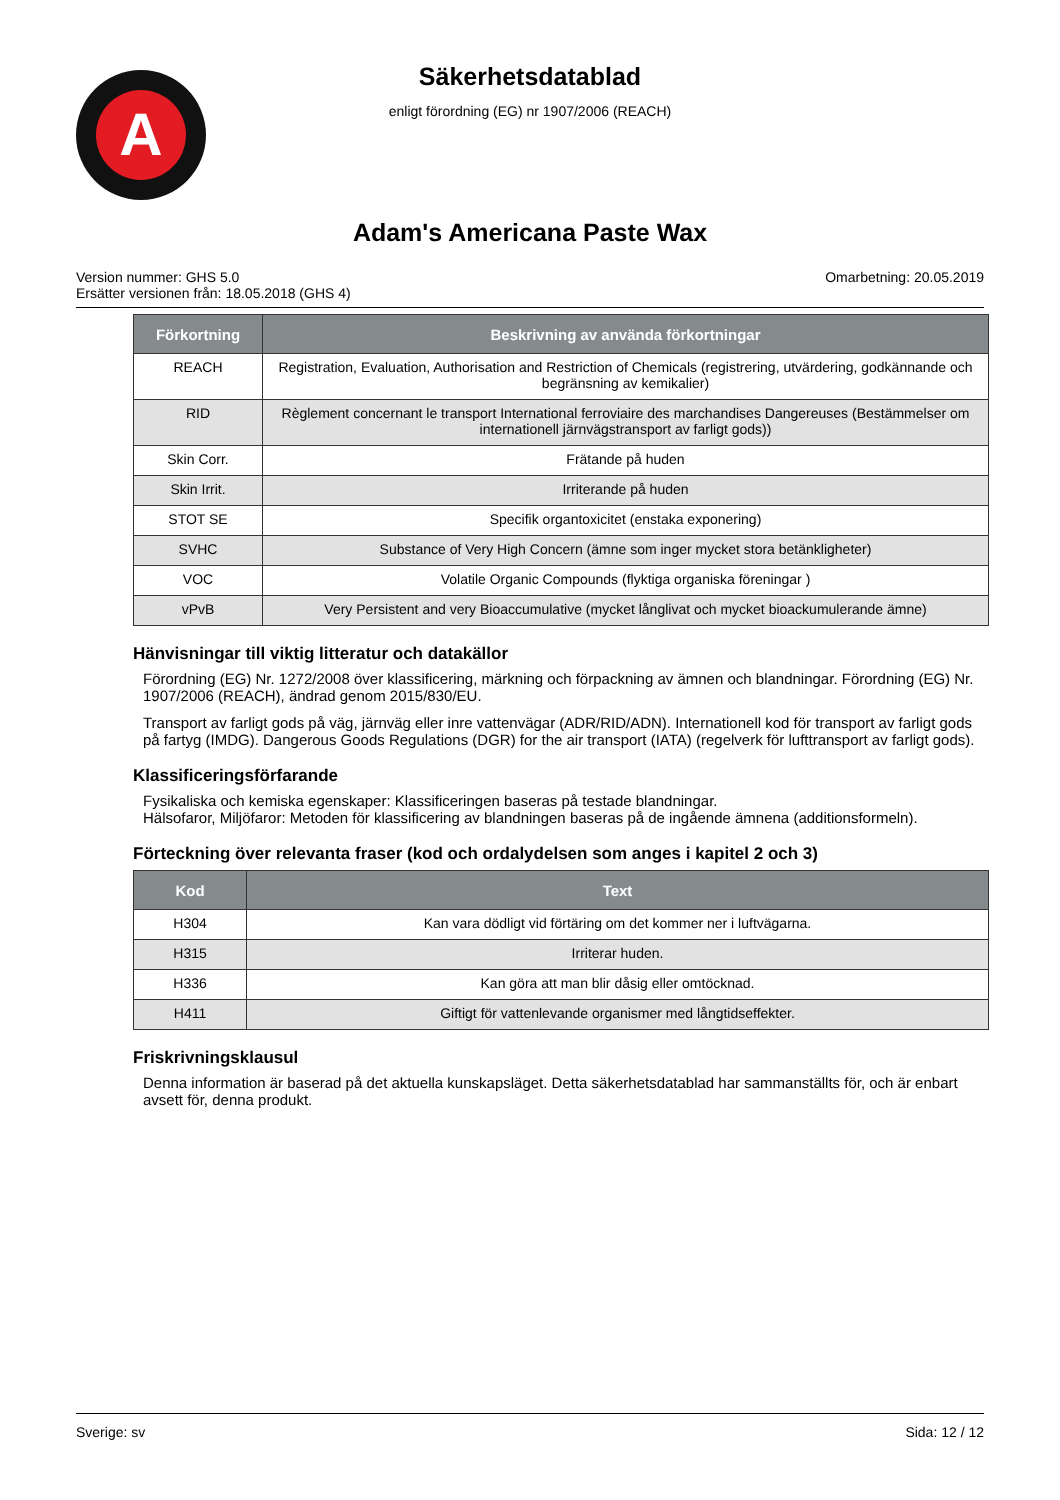A
Säkerhetsdatablad
enligt förordning (EG) nr 1907/2006 (REACH)
Adam's Americana Paste Wax
Version nummer: GHS 5.0
Ersätter versionen från: 18.05.2018 (GHS 4)
Omarbetning: 20.05.2019
| Förkortning | Beskrivning av använda förkortningar |
| --- | --- |
| REACH | Registration, Evaluation, Authorisation and Restriction of Chemicals (registrering, utvärdering, godkännande och begränsning av kemikalier) |
| RID | Règlement concernant le transport International ferroviaire des marchandises Dangereuses (Bestämmelser om internationell järnvägstransport av farligt gods)) |
| Skin Corr. | Frätande på huden |
| Skin Irrit. | Irriterande på huden |
| STOT SE | Specifik organtoxicitet (enstaka exponering) |
| SVHC | Substance of Very High Concern (ämne som inger mycket stora betänkligheter) |
| VOC | Volatile Organic Compounds (flyktiga organiska föreningar ) |
| vPvB | Very Persistent and very Bioaccumulative (mycket långlivat och mycket bioackumulerande ämne) |
Hänvisningar till viktig litteratur och datakällor
Förordning (EG) Nr. 1272/2008 över klassificering, märkning och förpackning av ämnen och blandningar. Förordning (EG) Nr. 1907/2006 (REACH), ändrad genom 2015/830/EU.
Transport av farligt gods på väg, järnväg eller inre vattenvägar (ADR/RID/ADN). Internationell kod för transport av farligt gods på fartyg (IMDG). Dangerous Goods Regulations (DGR) for the air transport (IATA) (regelverk för lufttransport av farligt gods).
Klassificeringsförfarande
Fysikaliska och kemiska egenskaper: Klassificeringen baseras på testade blandningar.
Hälsofaror, Miljöfaror: Metoden för klassificering av blandningen baseras på de ingående ämnena (additionsformeln).
Förteckning över relevanta fraser (kod och ordalydelsen som anges i kapitel 2 och 3)
| Kod | Text |
| --- | --- |
| H304 | Kan vara dödligt vid förtäring om det kommer ner i luftvägarna. |
| H315 | Irriterar huden. |
| H336 | Kan göra att man blir dåsig eller omtöcknad. |
| H411 | Giftigt för vattenlevande organismer med långtidseffekter. |
Friskrivningsklausul
Denna information är baserad på det aktuella kunskapsläget. Detta säkerhetsdatablad har sammanställts för, och är enbart avsett för, denna produkt.
Sverige: sv Sida: 12 / 12